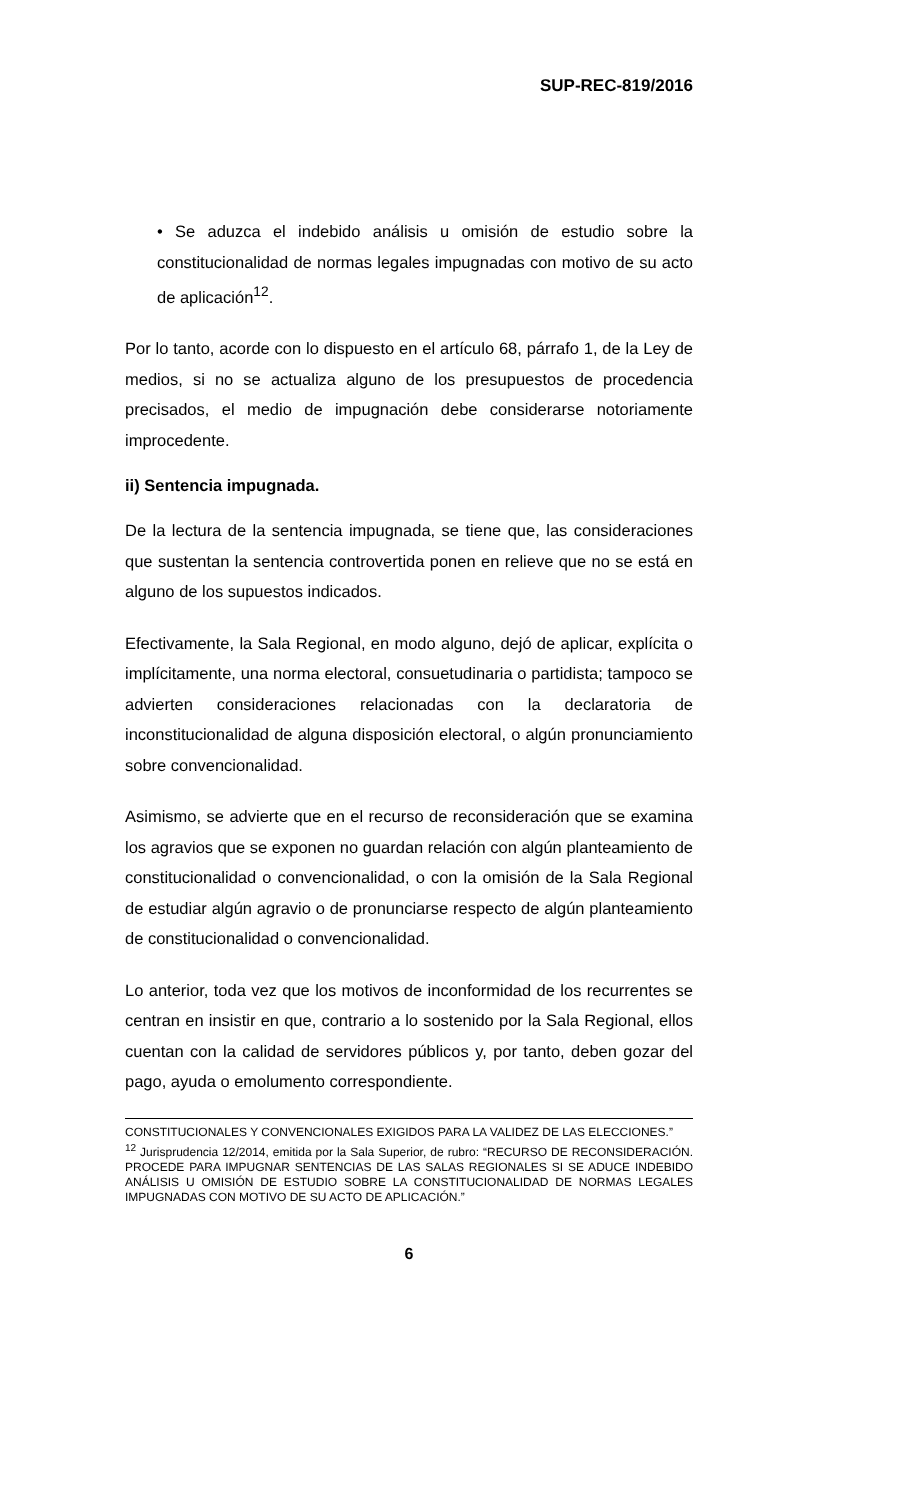SUP-REC-819/2016
• Se aduzca el indebido análisis u omisión de estudio sobre la constitucionalidad de normas legales impugnadas con motivo de su acto de aplicación<sup>12</sup>.
Por lo tanto, acorde con lo dispuesto en el artículo 68, párrafo 1, de la Ley de medios, si no se actualiza alguno de los presupuestos de procedencia precisados, el medio de impugnación debe considerarse notoriamente improcedente.
ii) Sentencia impugnada.
De la lectura de la sentencia impugnada, se tiene que, las consideraciones que sustentan la sentencia controvertida ponen en relieve que no se está en alguno de los supuestos indicados.
Efectivamente, la Sala Regional, en modo alguno, dejó de aplicar, explícita o implícitamente, una norma electoral, consuetudinaria o partidista; tampoco se advierten consideraciones relacionadas con la declaratoria de inconstitucionalidad de alguna disposición electoral, o algún pronunciamiento sobre convencionalidad.
Asimismo, se advierte que en el recurso de reconsideración que se examina los agravios que se exponen no guardan relación con algún planteamiento de constitucionalidad o convencionalidad, o con la omisión de la Sala Regional de estudiar algún agravio o de pronunciarse respecto de algún planteamiento de constitucionalidad o convencionalidad.
Lo anterior, toda vez que los motivos de inconformidad de los recurrentes se centran en insistir en que, contrario a lo sostenido por la Sala Regional, ellos cuentan con la calidad de servidores públicos y, por tanto, deben gozar del pago, ayuda o emolumento correspondiente.
CONSTITUCIONALES Y CONVENCIONALES EXIGIDOS PARA LA VALIDEZ DE LAS ELECCIONES.”
<sup>12</sup> Jurisprudencia 12/2014, emitida por la Sala Superior, de rubro: “RECURSO DE RECONSIDERACIÓN. PROCEDE PARA IMPUGNAR SENTENCIAS DE LAS SALAS REGIONALES SI SE ADUCE INDEBIDO ANÁLISIS U OMISIÓN DE ESTUDIO SOBRE LA CONSTITUCIONALIDAD DE NORMAS LEGALES IMPUGNADAS CON MOTIVO DE SU ACTO DE APLICACIÓN.”
6